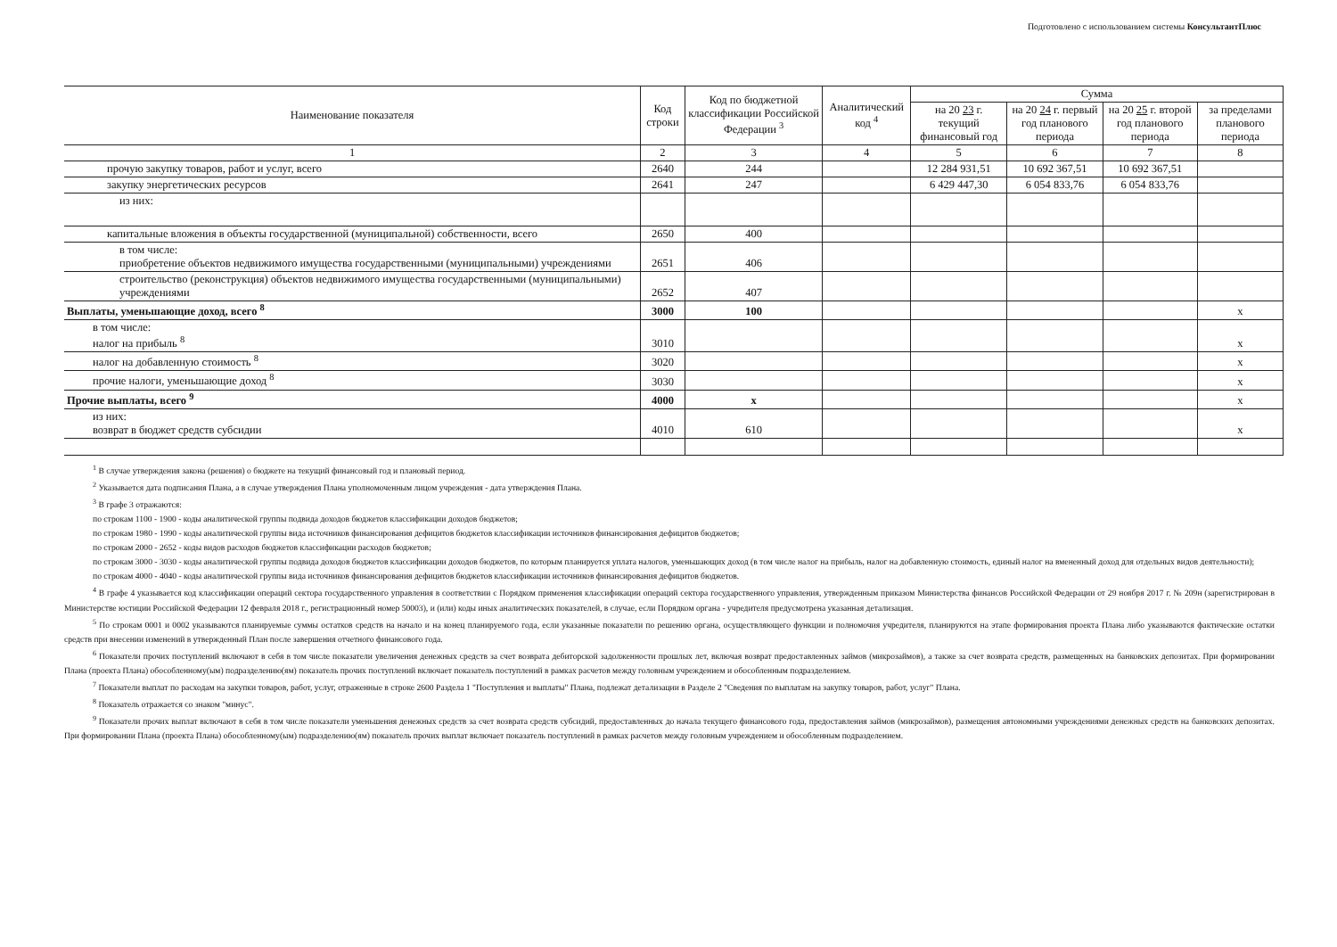Подготовлено с использованием системы КонсультантПлюс
| Наименование показателя | Код строки | Код по бюджетной классификации Российской Федерации <sup>3</sup> | Аналитический код <sup>4</sup> | Сумма | | | |
| --- | --- | --- | --- | --- | --- | --- | --- |
| | | | | на 20 23 г. текущий финансовый год | на 20 24 г. первый год планового периода | на 20 25 г. второй год планового периода | за пределами планового периода |
| 1 | 2 | 3 | 4 | 5 | 6 | 7 | 8 |
| прочую закупку товаров, работ и услуг, всего | 2640 | 244 | | 12 284 931,51 | 10 692 367,51 | 10 692 367,51 | |
| закупку энергетических ресурсов | 2641 | 247 | | 6 429 447,30 | 6 054 833,76 | 6 054 833,76 | |
| из них: | | | | | | | |
| капитальные вложения в объекты государственной (муниципальной) собственности, всего | 2650 | 400 | | | | | |
| в том числе: приобретение объектов недвижимого имущества государственными (муниципальными) учреждениями | 2651 | 406 | | | | | |
| строительство (реконструкция) объектов недвижимого имущества государственными (муниципальными) учреждениями | 2652 | 407 | | | | | |
| Выплаты, уменьшающие доход, всего <sup>8</sup> | 3000 | 100 | | | | | х |
| в том числе: налог на прибыль <sup>8</sup> | 3010 | | | | | | х |
| налог на добавленную стоимость <sup>8</sup> | 3020 | | | | | | х |
| прочие налоги, уменьшающие доход <sup>8</sup> | 3030 | | | | | | х |
| Прочие выплаты, всего <sup>9</sup> | 4000 | х | | | | | х |
| из них: возврат в бюджет средств субсидии | 4010 | 610 | | | | | х |
<sup>1</sup> В случае утверждения закона (решения) о бюджете на текущий финансовый год и плановый период.
<sup>2</sup> Указывается дата подписания Плана, а в случае утверждения Плана уполномоченным лицом учреждения - дата утверждения Плана.
<sup>3</sup> В графе 3 отражаются:
по строкам 1100 - 1900 - коды аналитической группы подвида доходов бюджетов классификации доходов бюджетов;
по строкам 1980 - 1990 - коды аналитической группы вида источников финансирования дефицитов бюджетов классификации источников финансирования дефицитов бюджетов;
по строкам 2000 - 2652 - коды видов расходов бюджетов классификации расходов бюджетов;
по строкам 3000 - 3030 - коды аналитической группы подвида доходов бюджетов классификации доходов бюджетов, по которым планируется уплата налогов, уменьшающих доход (в том числе налог на прибыль, налог на добавленную стоимость, единый налог на вмененный доход для отдельных видов деятельности);
по строкам 4000 - 4040 - коды аналитической группы вида источников финансирования дефицитов бюджетов классификации источников финансирования дефицитов бюджетов.
<sup>4</sup> В графе 4 указывается код классификации операций сектора государственного управления в соответствии с Порядком применения классификации операций сектора государственного управления, утвержденным приказом Министерства финансов Российской Федерации от 29 ноября 2017 г. № 209н (зарегистрирован в Министерстве юстиции Российской Федерации 12 февраля 2018 г., регистрационный номер 50003), и (или) коды иных аналитических показателей, в случае, если Порядком органа - учредителя предусмотрена указанная детализация.
<sup>5</sup> По строкам 0001 и 0002 указываются планируемые суммы остатков средств на начало и на конец планируемого года, если указанные показатели по решению органа, осуществляющего функции и полномочия учредителя, планируются на этапе формирования проекта Плана либо указываются фактические остатки средств при внесении изменений в утвержденный План после завершения отчетного финансового года.
<sup>6</sup> Показатели прочих поступлений включают в себя в том числе показатели увеличения денежных средств за счет возврата дебиторской задолженности прошлых лет, включая возврат предоставленных займов (микрозаймов), а также за счет возврата средств, размещенных на банковских депозитах. При формировании Плана (проекта Плана) обособленному(ым) подразделению(ям) показатель прочих поступлений включает показатель поступлений в рамках расчетов между головным учреждением и обособленным подразделением.
<sup>7</sup> Показатели выплат по расходам на закупки товаров, работ, услуг, отраженные в строке 2600 Раздела 1 "Поступления и выплаты" Плана, подлежат детализации в Разделе 2 "Сведения по выплатам на закупку товаров, работ, услуг" Плана.
<sup>8</sup> Показатель отражается со знаком "минус".
<sup>9</sup> Показатели прочих выплат включают в себя в том числе показатели уменьшения денежных средств за счет возврата средств субсидий, предоставленных до начала текущего финансового года, предоставления займов (микрозаймов), размещения автономными учреждениями денежных средств на банковских депозитах. При формировании Плана (проекта Плана) обособленному(ым) подразделению(ям) показатель прочих выплат включает показатель поступлений в рамках расчетов между головным учреждением и обособленным подразделением.